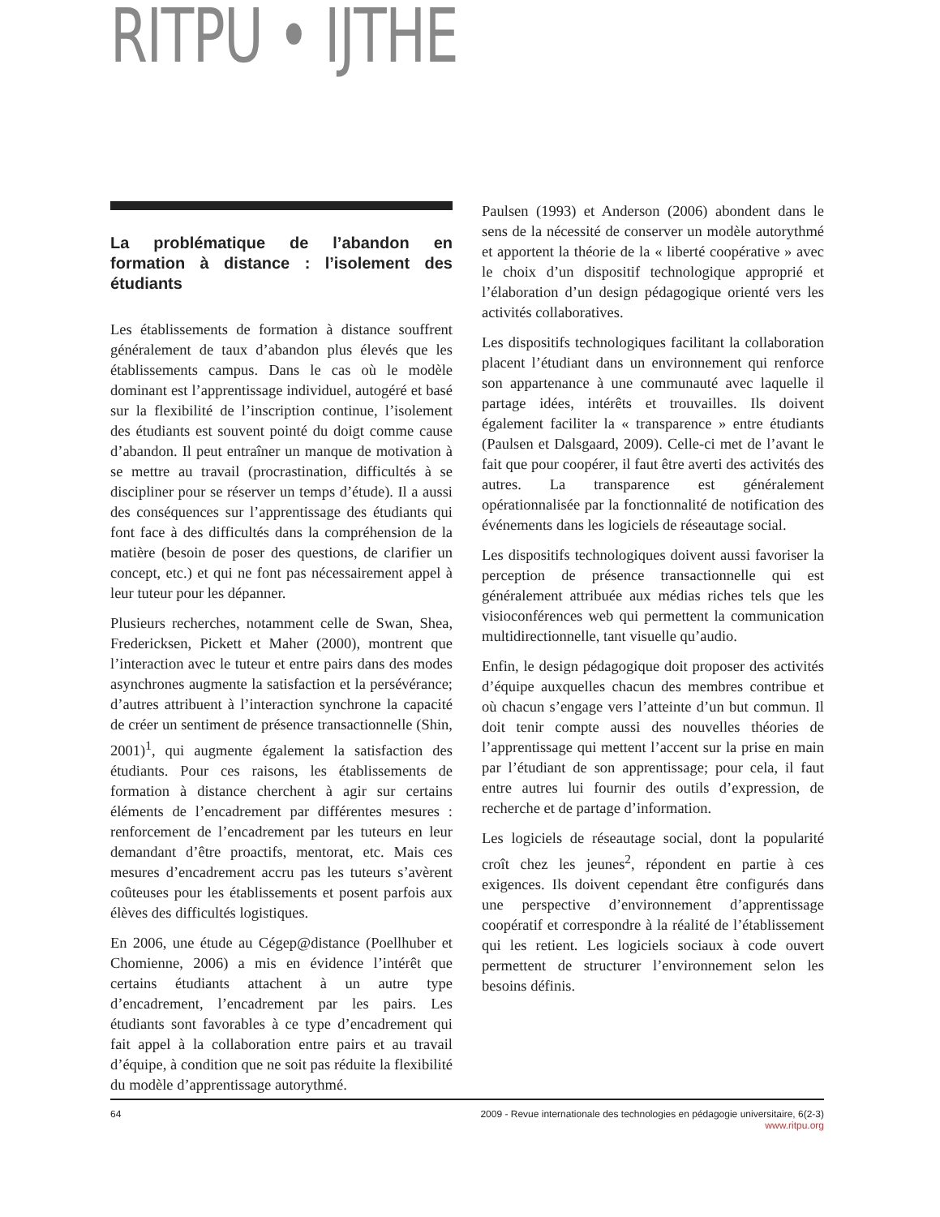RITPU • IJTHE
La problématique de l’abandon en formation à distance : l’isolement des étudiants
Les établissements de formation à distance souffrent généralement de taux d’abandon plus élevés que les établissements campus. Dans le cas où le modèle dominant est l’apprentissage individuel, autogéré et basé sur la flexibilité de l’inscription continue, l’isolement des étudiants est souvent pointé du doigt comme cause d’abandon. Il peut entraîner un manque de motivation à se mettre au travail (procrastination, difficultés à se discipliner pour se réserver un temps d’étude). Il a aussi des conséquences sur l’apprentissage des étudiants qui font face à des difficultés dans la compréhension de la matière (besoin de poser des questions, de clarifier un concept, etc.) et qui ne font pas nécessairement appel à leur tuteur pour les dépanner.
Plusieurs recherches, notamment celle de Swan, Shea, Fredericksen, Pickett et Maher (2000), montrent que l’interaction avec le tuteur et entre pairs dans des modes asynchrones augmente la satisfaction et la persévérance; d’autres attribuent à l’interaction synchrone la capacité de créer un sentiment de présence transactionnelle (Shin, 2001)<sup>1</sup>, qui augmente également la satisfaction des étudiants. Pour ces raisons, les établissements de formation à distance cherchent à agir sur certains éléments de l’encadrement par différentes mesures : renforcement de l’encadrement par les tuteurs en leur demandant d’être proactifs, mentorat, etc. Mais ces mesures d’encadrement accru pas les tuteurs s’avèrent coûteuses pour les établissements et posent parfois aux élèves des difficultés logistiques.
En 2006, une étude au Cégep@distance (Poellhuber et Chomienne, 2006) a mis en évidence l’intérêt que certains étudiants attachent à un autre type d’encadrement, l’encadrement par les pairs. Les étudiants sont favorables à ce type d’encadrement qui fait appel à la collaboration entre pairs et au travail d’équipe, à condition que ne soit pas réduite la flexibilité du modèle d’apprentissage autorythmé.
Paulsen (1993) et Anderson (2006) abondent dans le sens de la nécessité de conserver un modèle autorythmé et apportent la théorie de la « liberté coopérative » avec le choix d’un dispositif technologique approprié et l’élaboration d’un design pédagogique orienté vers les activités collaboratives.
Les dispositifs technologiques facilitant la collaboration placent l’étudiant dans un environnement qui renforce son appartenance à une communauté avec laquelle il partage idées, intérêts et trouvailles. Ils doivent également faciliter la « transparence » entre étudiants (Paulsen et Dalsgaard, 2009). Celle-ci met de l’avant le fait que pour coopérer, il faut être averti des activités des autres. La transparence est généralement opérationnalisée par la fonctionnalité de notification des événements dans les logiciels de réseautage social.
Les dispositifs technologiques doivent aussi favoriser la perception de présence transactionnelle qui est généralement attribuée aux médias riches tels que les visioconférences web qui permettent la communication multidirectionnelle, tant visuelle qu’audio.
Enfin, le design pédagogique doit proposer des activités d’équipe auxquelles chacun des membres contribue et où chacun s’engage vers l’atteinte d’un but commun. Il doit tenir compte aussi des nouvelles théories de l’apprentissage qui mettent l’accent sur la prise en main par l’étudiant de son apprentissage; pour cela, il faut entre autres lui fournir des outils d’expression, de recherche et de partage d’information.
Les logiciels de réseautage social, dont la popularité croît chez les jeunes<sup>2</sup>, répondent en partie à ces exigences. Ils doivent cependant être configurés dans une perspective d’environnement d’apprentissage coopératif et correspondre à la réalité de l’établissement qui les retient. Les logiciels sociaux à code ouvert permettent de structurer l’environnement selon les besoins définis.
64 2009 - Revue internationale des technologies en pédagogie universitaire, 6(2-3)
www.ritpu.org